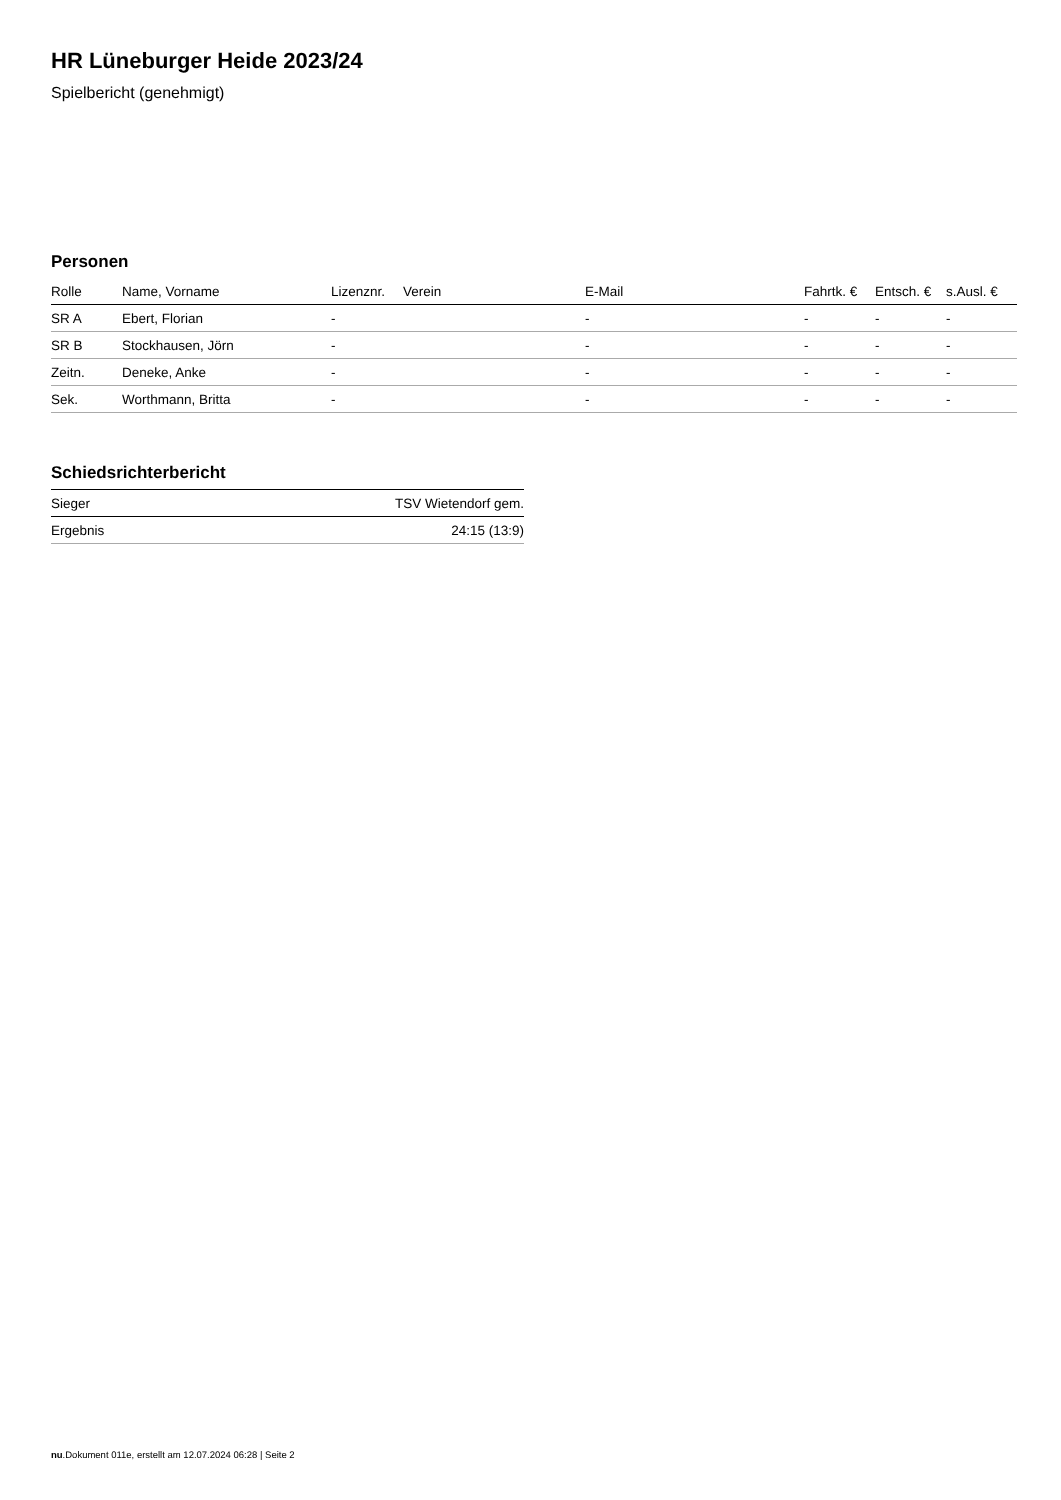HR Lüneburger Heide 2023/24
Spielbericht (genehmigt)
Personen
| Rolle | Name, Vorname | Lizenznr. | Verein | E-Mail | Fahrtk. € | Entsch. € | s.Ausl. € |
| --- | --- | --- | --- | --- | --- | --- | --- |
| SR A | Ebert, Florian | - | | - | - | - | - |
| SR B | Stockhausen, Jörn | - | | - | - | - | - |
| Zeitn. | Deneke, Anke | - | | - | - | - | - |
| Sek. | Worthmann, Britta | - | | - | - | - | - |
Schiedsrichterbericht
| Sieger | TSV Wietendorf gem. |
| Ergebnis | 24:15 (13:9) |
nu.Dokument 011e, erstellt am 12.07.2024 06:28 | Seite 2